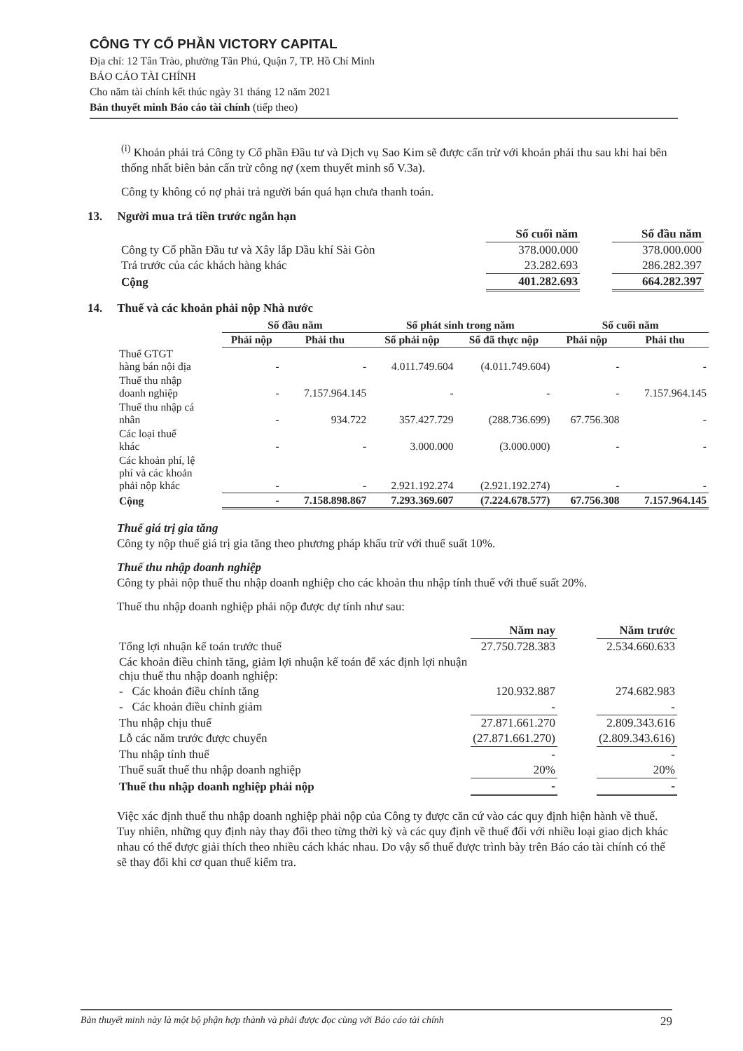CÔNG TY CỔ PHẦN VICTORY CAPITAL
Địa chỉ: 12 Tân Trào, phường Tân Phú, Quận 7, TP. Hồ Chí Minh
BÁO CÁO TÀI CHÍNH
Cho năm tài chính kết thúc ngày 31 tháng 12 năm 2021
Bản thuyết minh Báo cáo tài chính (tiếp theo)
<sup>(i)</sup> Khoản phải trả Công ty Cổ phần Đầu tư và Dịch vụ Sao Kim sẽ được cấn trừ với khoản phải thu sau khi hai bên thống nhất biên bản cấn trừ công nợ (xem thuyết minh số V.3a).
Công ty không có nợ phải trả người bán quá hạn chưa thanh toán.
13. Người mua trả tiền trước ngắn hạn
| | Số cuối năm | | Số đầu năm |
| --- | --- | --- | --- |
| Công ty Cổ phần Đầu tư và Xây lắp Dầu khí Sài Gòn | 378.000.000 | | 378.000.000 |
| Trả trước của các khách hàng khác | 23.282.693 | | 286.282.397 |
| Cộng | 401.282.693 | | 664.282.397 |
14. Thuế và các khoản phải nộp Nhà nước
| | Số đầu năm | | Số phát sinh trong năm | | Số cuối năm | |
| --- | --- | --- | --- | --- | --- | --- |
| | Phải nộp | Phải thu | Số phải nộp | Số đã thực nộp | Phải nộp | Phải thu |
| Thuế GTGT hàng bán nội địa | - | - | 4.011.749.604 | (4.011.749.604) | - | - |
| Thuế thu nhập doanh nghiệp | - | 7.157.964.145 | - | - | - | 7.157.964.145 |
| Thuế thu nhập cá nhân | - | 934.722 | 357.427.729 | (288.736.699) | 67.756.308 | - |
| Các loại thuế khác | - | - | 3.000.000 | (3.000.000) | - | - |
| Các khoản phí, lệ phí và các khoản phải nộp khác | - | - | 2.921.192.274 | (2.921.192.274) | - | - |
| Cộng | - | 7.158.898.867 | 7.293.369.607 | (7.224.678.577) | 67.756.308 | 7.157.964.145 |
Thuế giá trị gia tăng
Công ty nộp thuế giá trị gia tăng theo phương pháp khấu trừ với thuế suất 10%.
Thuế thu nhập doanh nghiệp
Công ty phải nộp thuế thu nhập doanh nghiệp cho các khoản thu nhập tính thuế với thuế suất 20%.
Thuế thu nhập doanh nghiệp phải nộp được dự tính như sau:
| | Năm nay | | Năm trước |
| --- | --- | --- | --- |
| Tổng lợi nhuận kế toán trước thuế | 27.750.728.383 | | 2.534.660.633 |
| Các khoản điều chỉnh tăng, giảm lợi nhuận kế toán để xác định lợi nhuận chịu thuế thu nhập doanh nghiệp: | | | |
| - Các khoản điều chỉnh tăng | 120.932.887 | | 274.682.983 |
| - Các khoản điều chỉnh giảm | - | | - |
| Thu nhập chịu thuế | 27.871.661.270 | | 2.809.343.616 |
| Lỗ các năm trước được chuyển | (27.871.661.270) | | (2.809.343.616) |
| Thu nhập tính thuế | - | | - |
| Thuế suất thuế thu nhập doanh nghiệp | 20% | | 20% |
| Thuế thu nhập doanh nghiệp phải nộp | - | | - |
Việc xác định thuế thu nhập doanh nghiệp phải nộp của Công ty được căn cứ vào các quy định hiện hành về thuế. Tuy nhiên, những quy định này thay đổi theo từng thời kỳ và các quy định về thuế đối với nhiều loại giao dịch khác nhau có thể được giải thích theo nhiều cách khác nhau. Do vậy số thuế được trình bày trên Báo cáo tài chính có thể sẽ thay đổi khi cơ quan thuế kiểm tra.
Bản thuyết minh này là một bộ phận hợp thành và phải được đọc cùng với Báo cáo tài chính 29